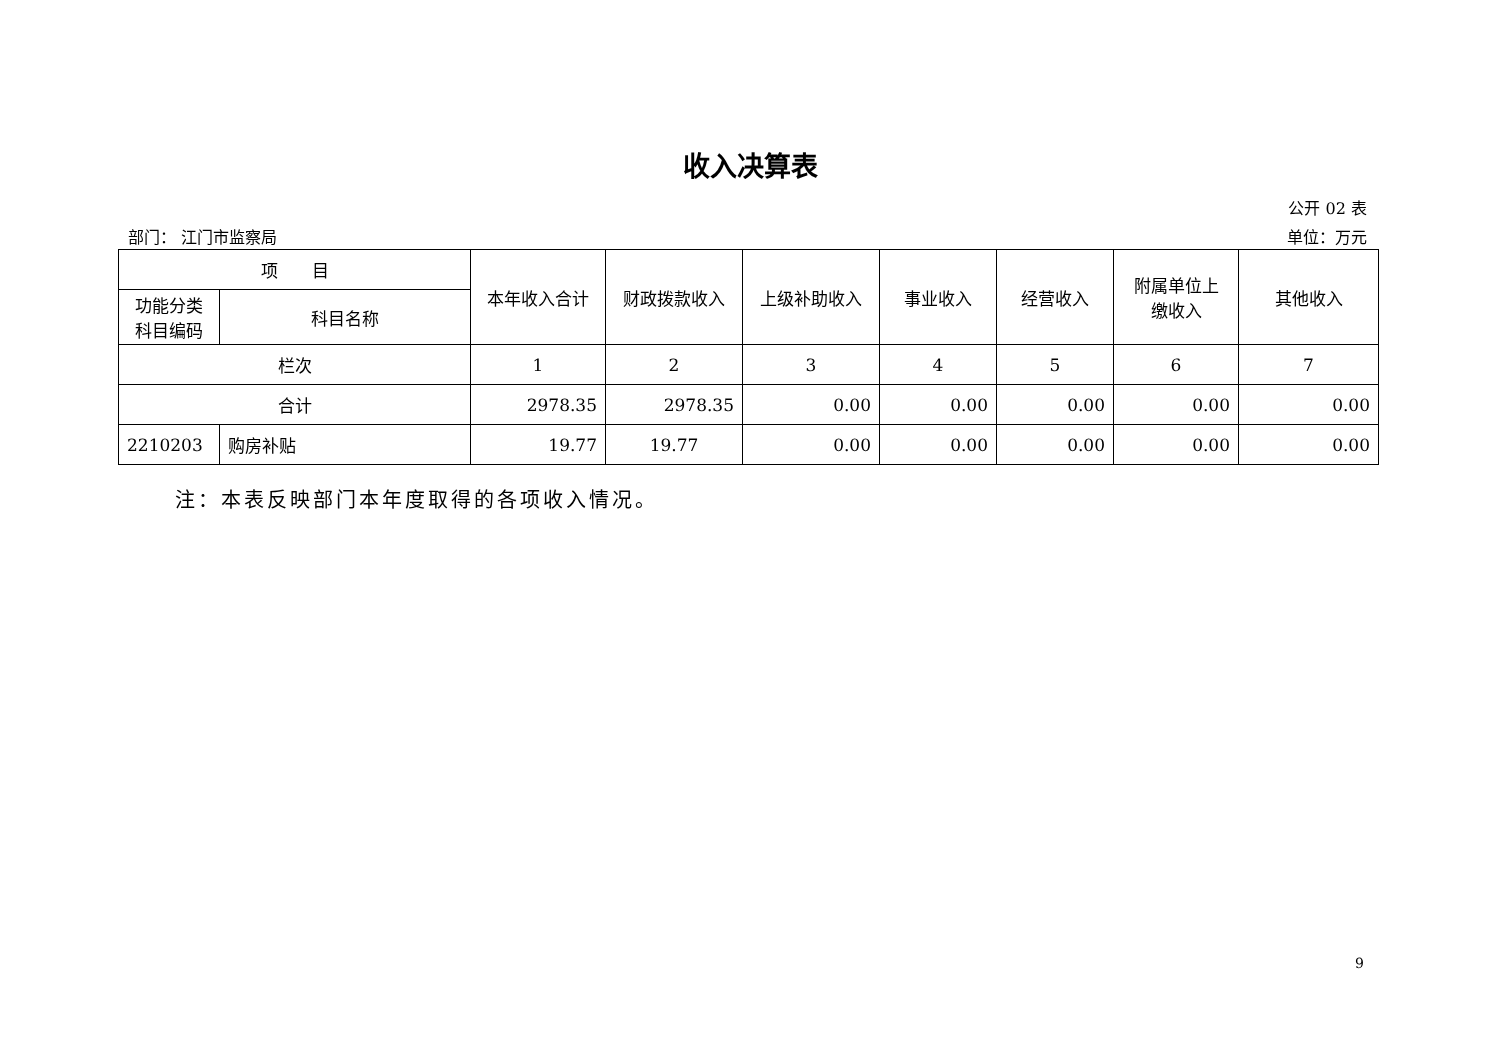收入决算表
公开 02 表
部门： 江门市监察局 单位：万元
| 项 目 | | 本年收入合计 | 财政拨款收入 | 上级补助收入 | 事业收入 | 经营收入 | 附属单位上 缴收入 | 其他收入 |
| --- | --- | --- | --- | --- | --- | --- | --- | --- |
| 功能分类 科目编码 | 科目名称 | | | | | | | |
| 栏次 | | 1 | 2 | 3 | 4 | 5 | 6 | 7 |
| 合计 | | 2978.35 | 2978.35 | 0.00 | 0.00 | 0.00 | 0.00 | 0.00 |
| 2210203 | 购房补贴 | 19.77 | 19.77 | 0.00 | 0.00 | 0.00 | 0.00 | 0.00 |
注：本表反映部门本年度取得的各项收入情况。
9